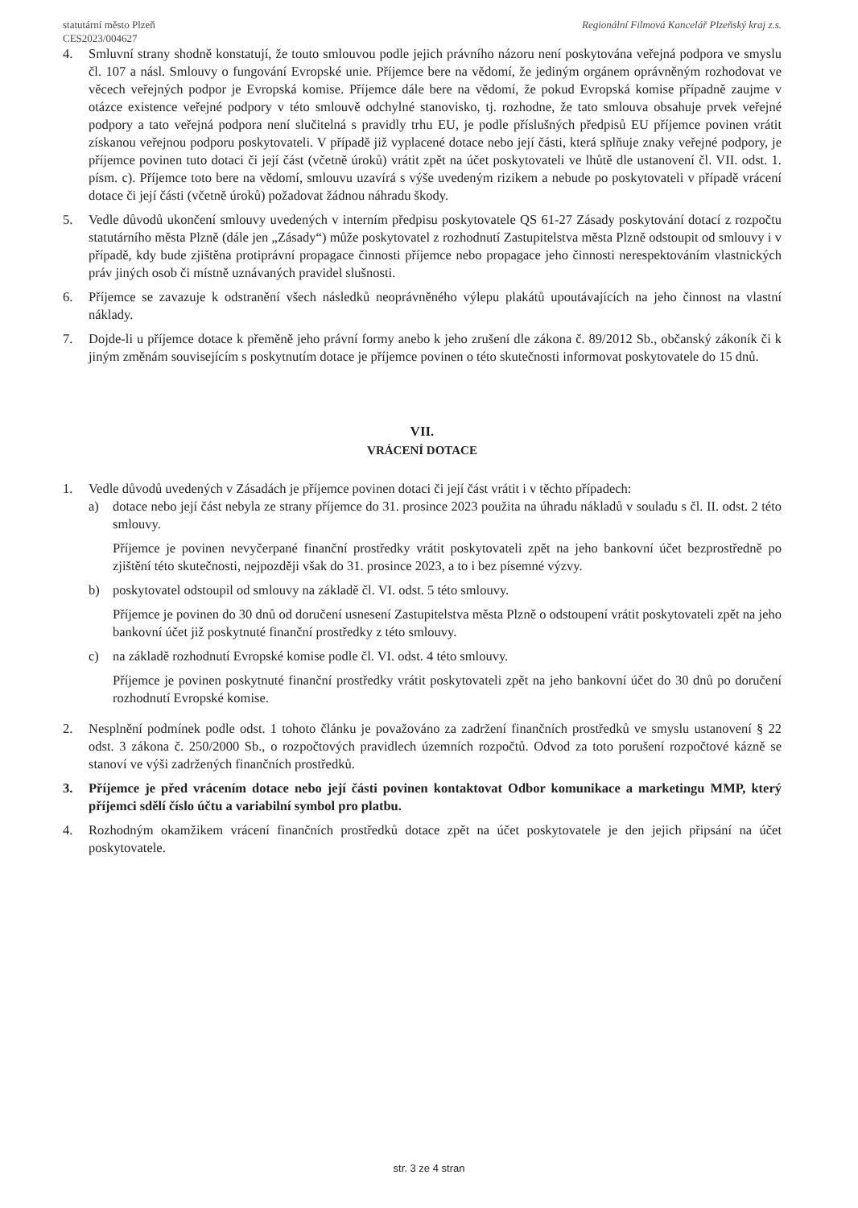statutární město Plzeň
CES2023/004627
Regionální Filmová Kancelář Plzeňský kraj z.s.
4. Smluvní strany shodně konstatují, že touto smlouvou podle jejich právního názoru není poskytována veřejná podpora ve smyslu čl. 107 a násl. Smlouvy o fungování Evropské unie. Příjemce bere na vědomí, že jediným orgánem oprávněným rozhodovat ve věcech veřejných podpor je Evropská komise. Příjemce dále bere na vědomí, že pokud Evropská komise případně zaujme v otázce existence veřejné podpory v této smlouvě odchylné stanovisko, tj. rozhodne, že tato smlouva obsahuje prvek veřejné podpory a tato veřejná podpora není slučitelná s pravidly trhu EU, je podle příslušných předpisů EU příjemce povinen vrátit získanou veřejnou podporu poskytovateli. V případě již vyplacené dotace nebo její části, která splňuje znaky veřejné podpory, je příjemce povinen tuto dotaci či její část (včetně úroků) vrátit zpět na účet poskytovateli ve lhůtě dle ustanovení čl. VII. odst. 1. písm. c). Příjemce toto bere na vědomí, smlouvu uzavírá s výše uvedeným rizikem a nebude po poskytovateli v případě vrácení dotace či její části (včetně úroků) požadovat žádnou náhradu škody.
5. Vedle důvodů ukončení smlouvy uvedených v interním předpisu poskytovatele QS 61-27 Zásady poskytování dotací z rozpočtu statutárního města Plzně (dále jen „Zásady“) může poskytovatel z rozhodnutí Zastupitelstva města Plzně odstoupit od smlouvy i v případě, kdy bude zjištěna protiprávní propagace činnosti příjemce nebo propagace jeho činnosti nerespektováním vlastnických práv jiných osob či místně uznávaných pravidel slušnosti.
6. Příjemce se zavazuje k odstranění všech následků neoprávněného výlepu plakátů upoutávajících na jeho činnost na vlastní náklady.
7. Dojde-li u příjemce dotace k přeměně jeho právní formy anebo k jeho zrušení dle zákona č. 89/2012 Sb., občanský zákoník či k jiným změnám souvisejícím s poskytnutím dotace je příjemce povinen o této skutečnosti informovat poskytovatele do 15 dnů.
VII.
VRÁCENÍ DOTACE
1. Vedle důvodů uvedených v Zásadách je příjemce povinen dotaci či její část vrátit i v těchto případech:
a) dotace nebo její část nebyla ze strany příjemce do 31. prosince 2023 použita na úhradu nákladů v souladu s čl. II. odst. 2 této smlouvy.
Příjemce je povinen nevyčerpané finanční prostředky vrátit poskytovateli zpět na jeho bankovní účet bezprostředně po zjištění této skutečnosti, nejpozději však do 31. prosince 2023, a to i bez písemné výzvy.
b) poskytovatel odstoupil od smlouvy na základě čl. VI. odst. 5 této smlouvy.
Příjemce je povinen do 30 dnů od doručení usnesení Zastupitelstva města Plzně o odstoupení vrátit poskytovateli zpět na jeho bankovní účet již poskytnuté finanční prostředky z této smlouvy.
c) na základě rozhodnutí Evropské komise podle čl. VI. odst. 4 této smlouvy.
Příjemce je povinen poskytnuté finanční prostředky vrátit poskytovateli zpět na jeho bankovní účet do 30 dnů po doručení rozhodnutí Evropské komise.
2. Nesplnění podmínek podle odst. 1 tohoto článku je považováno za zadržení finančních prostředků ve smyslu ustanovení § 22 odst. 3 zákona č. 250/2000 Sb., o rozpočtových pravidlech územních rozpočtů. Odvod za toto porušení rozpočtové kázně se stanoví ve výši zadržených finančních prostředků.
3. Příjemce je před vrácením dotace nebo její části povinen kontaktovat Odbor komunikace a marketingu MMP, který příjemci sdělí číslo účtu a variabilní symbol pro platbu.
4. Rozhodným okamžikem vrácení finančních prostředků dotace zpět na účet poskytovatele je den jejich připsání na účet poskytovatele.
str. 3 ze 4 stran